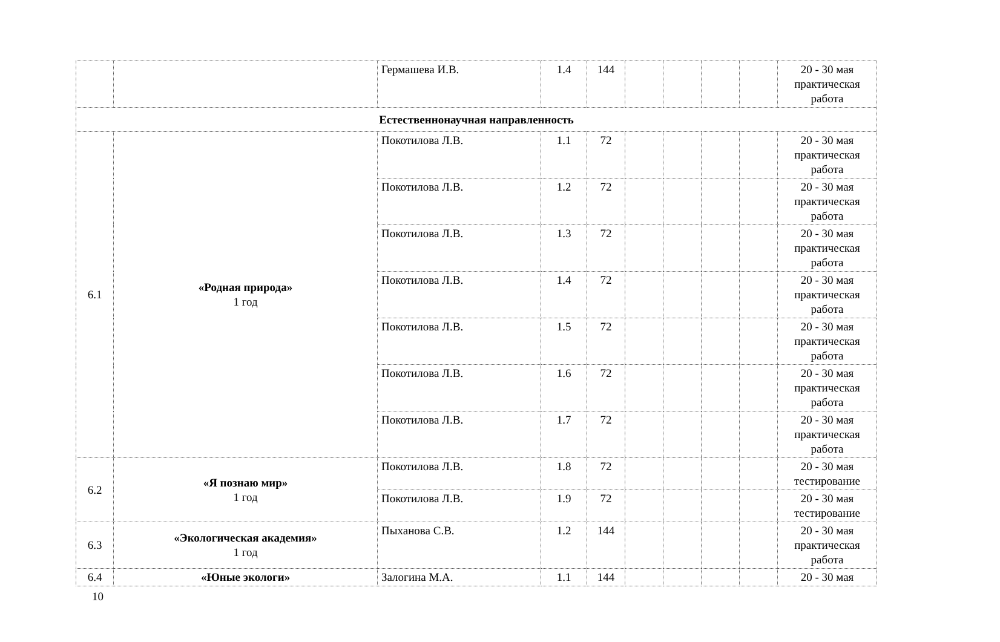| | | Гермашева И.В. | 1.4 | 144 | | | | | 20 - 30 мая практическая работа |
| Естественнонаучная направленность | | | | | | | | | |
| 6.1 | «Родная природа» 1 год | Покотилова Л.В. | 1.1 | 72 | | | | | 20 - 30 мая практическая работа |
| | | Покотилова Л.В. | 1.2 | 72 | | | | | 20 - 30 мая практическая работа |
| | | Покотилова Л.В. | 1.3 | 72 | | | | | 20 - 30 мая практическая работа |
| | | Покотилова Л.В. | 1.4 | 72 | | | | | 20 - 30 мая практическая работа |
| | | Покотилова Л.В. | 1.5 | 72 | | | | | 20 - 30 мая практическая работа |
| | | Покотилова Л.В. | 1.6 | 72 | | | | | 20 - 30 мая практическая работа |
| | | Покотилова Л.В. | 1.7 | 72 | | | | | 20 - 30 мая практическая работа |
| 6.2 | «Я познаю мир» 1 год | Покотилова Л.В. | 1.8 | 72 | | | | | 20 - 30 мая тестирование |
| | | Покотилова Л.В. | 1.9 | 72 | | | | | 20 - 30 мая тестирование |
| 6.3 | «Экологическая академия» 1 год | Пыханова С.В. | 1.2 | 144 | | | | | 20 - 30 мая практическая работа |
| 6.4 | «Юные экологи» | Залогина М.А. | 1.1 | 144 | | | | | 20 - 30 мая |
10